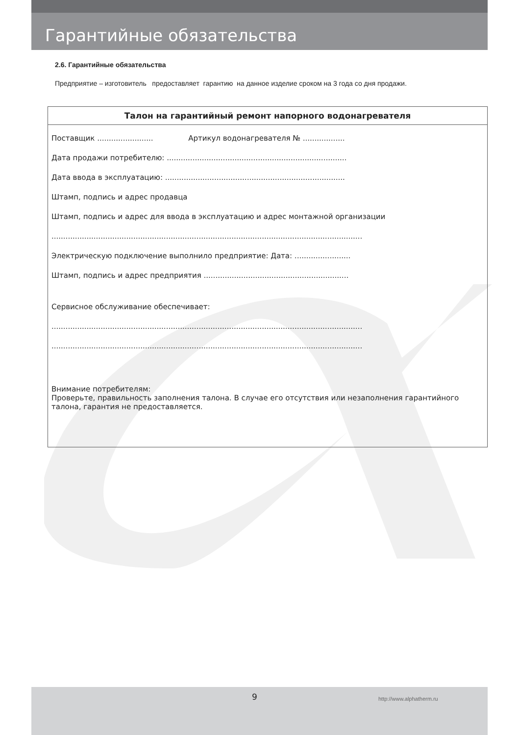Гарантийные обязательства
2.6. Гарантийные обязательства
Предприятие – изготовитель предоставляет гарантию на данное изделие сроком на 3 года со дня продажи.
Талон на гарантийный ремонт напорного водонагревателя
Поставщик ........................ Артикул водонагревателя № ..................
Дата продажи потребителю: .............................................................................
Дата ввода в эксплуатацию: .............................................................................
Штамп, подпись и адрес продавца
Штамп, подпись и адрес для ввода в эксплуатацию и адрес монтажной организации
.....................................................................................................................................
Электрическую подключение выполнило предприятие: Дата: ........................
Штамп, подпись и адрес предприятия ..............................................................
Сервисное обслуживание обеспечивает:
.....................................................................................................................................
.....................................................................................................................................
Внимание потребителям:
Проверьте, правильность заполнения талона. В случае его отсутствия или незаполнения гарантийного талона, гарантия не предоставляется.
9 http://www.alphatherm.ru